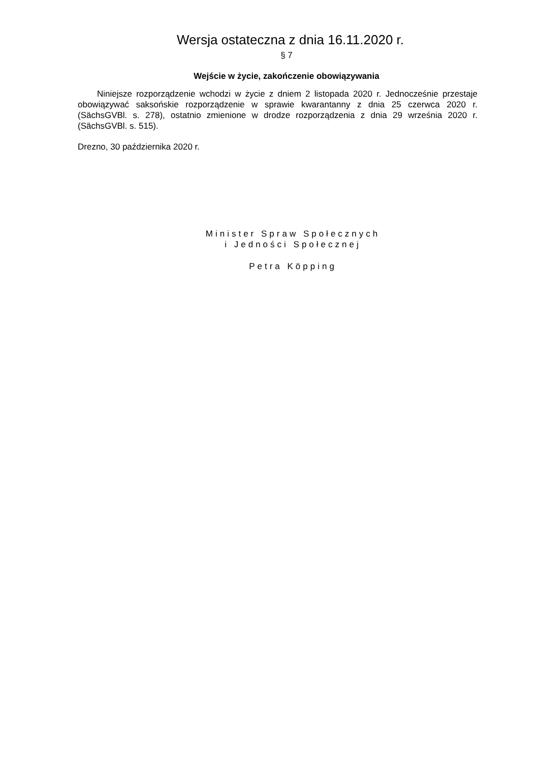Wersja ostateczna z dnia 16.11.2020 r.
§ 7
Wejście w życie, zakończenie obowiązywania
Niniejsze rozporządzenie wchodzi w życie z dniem 2 listopada 2020 r. Jednocześnie przestaje obowiązywać saksońskie rozporządzenie w sprawie kwarantanny z dnia 25 czerwca 2020 r. (SächsGVBl. s. 278), ostatnio zmienione w drodze rozporządzenia z dnia 29 września 2020 r. (SächsGVBl. s. 515).
Drezno, 30 października 2020 r.
Minister Spraw Społecznych
i Jedności Społecznej
Petra Köpping